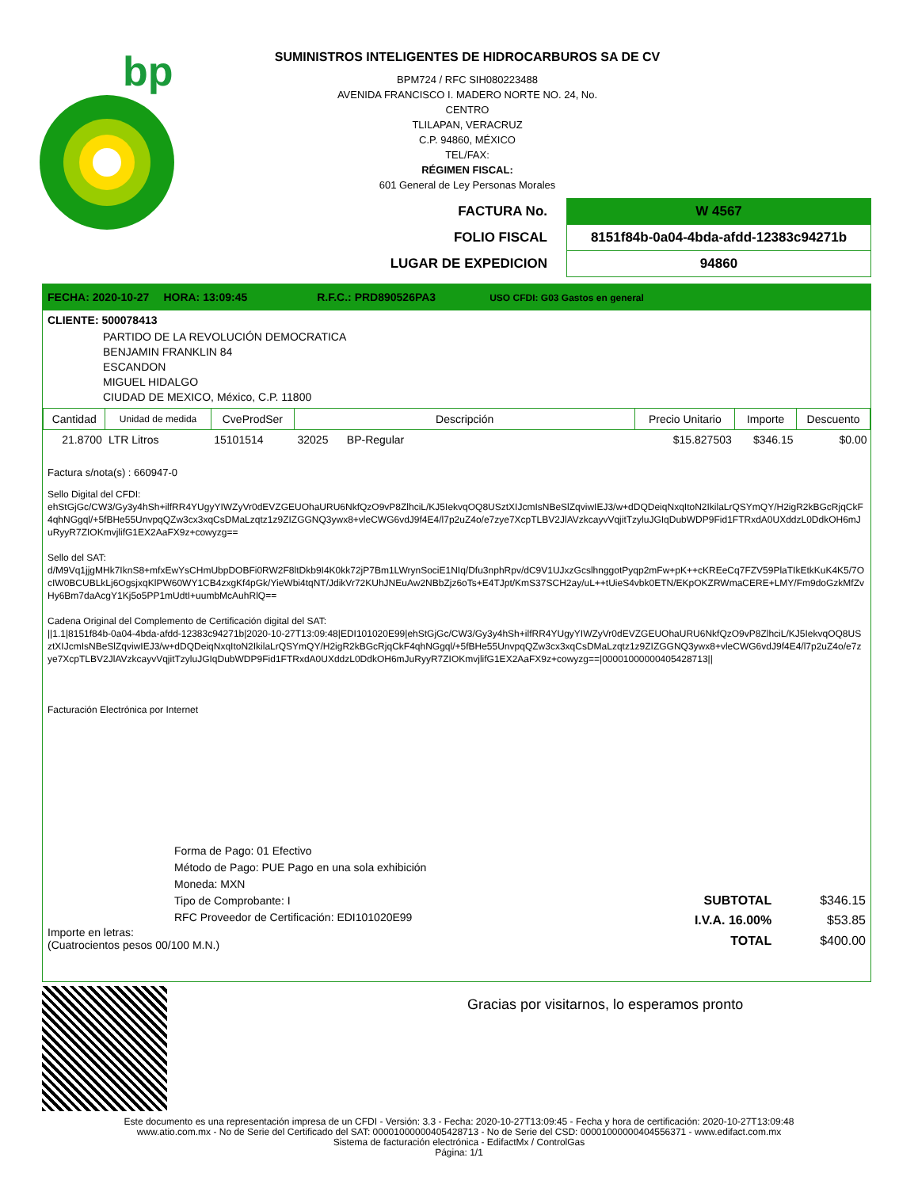bp
SUMINISTROS INTELIGENTES DE HIDROCARBUROS SA DE CV
BPM724 / RFC SIH080223488
AVENIDA FRANCISCO I. MADERO NORTE NO. 24, No.
CENTRO
TLILAPAN, VERACRUZ
C.P. 94860, MÉXICO
TEL/FAX:
RÉGIMEN FISCAL:
601 General de Ley Personas Morales
| FACTURA No. | W 4567 |
| FOLIO FISCAL | 8151f84b-0a04-4bda-afdd-12383c94271b |
| LUGAR DE EXPEDICION | 94860 |
FECHA: 2020-10-27 HORA: 13:09:45 R.F.C.: PRD890526PA3 USO CFDI: G03 Gastos en general
CLIENTE: 500078413
PARTIDO DE LA REVOLUCIÓN DEMOCRATICA
BENJAMIN FRANKLIN 84
ESCANDON
MIGUEL HIDALGO
CIUDAD DE MEXICO, México, C.P. 11800
| Cantidad | Unidad de medida | CveProdSer | Descripción | | Precio Unitario | Importe | Descuento |
| --- | --- | --- | --- | --- | --- | --- | --- |
| 21.8700 | LTR Litros | 15101514 | 32025 | BP-Regular | $15.827503 | $346.15 | $0.00 |
Factura s/nota(s) : 660947-0
Sello Digital del CFDI:
ehStGjGc/CW3/Gy3y4hSh+ilfRR4YUgyYIWZyVr0dEVZGEUOhaURU6NkfQzO9vP8ZlhciL/KJ5IekvqOQ8USztXIJcmIsNBeSlZqviwIEJ3/w+dDQDeiqNxqItoN2IkilaLrQSYmQY/H2igR2kBGcRjqCkF4qhNGgql/+5fBHe55UnvpqQZw3cx3xqCsDMaLzqtz1z9ZIZGGNQ3ywx8+vleCWG6vdJ9f4E4/l7p2uZ4o/e7zye7XcpTLBV2JlAVzkcayvVqjitTzyluJGIqDubWDP9Fid1FTRxdA0UXddzL0DdkOH6mJuRyyR7ZIOKmvjlifG1EX2AaFX9z+cowyzg==
Sello del SAT:
d/M9Vq1jjgMHk7IknS8+mfxEwYsCHmUbpDOBFi0RW2F8ltDkb9I4K0kk72jP7Bm1LWrynSociE1NIq/Dfu3nphRpv/dC9V1UJxzGcslhnggotPyqp2mFw+pK++cKREeCq7FZV59PlaTIkEtkKuK4K5/7OcIW0BCUBLkLj6OgsjxqKlPW60WY1CB4zxgKf4pGk/YieWbi4tqNT/JdikVr72KUhJNEuAw2NBbZjz6oTs+E4TJpt/KmS37SCH2ay/uL++tUieS4vbk0ETN/EKpOKZRWmaCERE+LMY/Fm9doGzkMfZvHy6Bm7daAcgY1Kj5o5PP1mUdtI+uumbMcAuhRlQ==
Cadena Original del Complemento de Certificación digital del SAT:
||1.1|8151f84b-0a04-4bda-afdd-12383c94271b|2020-10-27T13:09:48|EDI101020E99|ehStGjGc/CW3/Gy3y4hSh+ilfRR4YUgyYIWZyVr0dEVZGEUOhaURU6NkfQzO9vP8ZlhciL/KJ5IekvqOQ8USztXIJcmIsNBeSlZqviwIEJ3/w+dDQDeiqNxqItoN2IkilaLrQSYmQY/H2igR2kBGcRjqCkF4qhNGgql/+5fBHe55UnvpqQZw3cx3xqCsDMaLzqtz1z9ZIZGGNQ3ywx8+vleCWG6vdJ9f4E4/l7p2uZ4o/e7zye7XcpTLBV2JlAVzkcayvVqjitTzyluJGIqDubWDP9Fid1FTRxdA0UXddzL0DdkOH6mJuRyyR7ZIOKmvjlifG1EX2AaFX9z+cowyzg==|00001000000405428713||
Facturación Electrónica por Internet
Forma de Pago: 01 Efectivo
Método de Pago: PUE Pago en una sola exhibición
Moneda: MXN
Tipo de Comprobante: I
RFC Proveedor de Certificación: EDI101020E99
Importe en letras:
(Cuatrocientos pesos 00/100 M.N.)
| SUBTOTAL | $346.15 |
| I.V.A. 16.00% | $53.85 |
| TOTAL | $400.00 |
Gracias por visitarnos, lo esperamos pronto
Este documento es una representación impresa de un CFDI - Versión: 3.3 - Fecha: 2020-10-27T13:09:45 - Fecha y hora de certificación: 2020-10-27T13:09:48
www.atio.com.mx - No de Serie del Certificado del SAT: 00001000000405428713 - No de Serie del CSD: 00001000000404556371 - www.edifact.com.mx
Sistema de facturación electrónica - EdifactMx / ControlGas
Página: 1/1